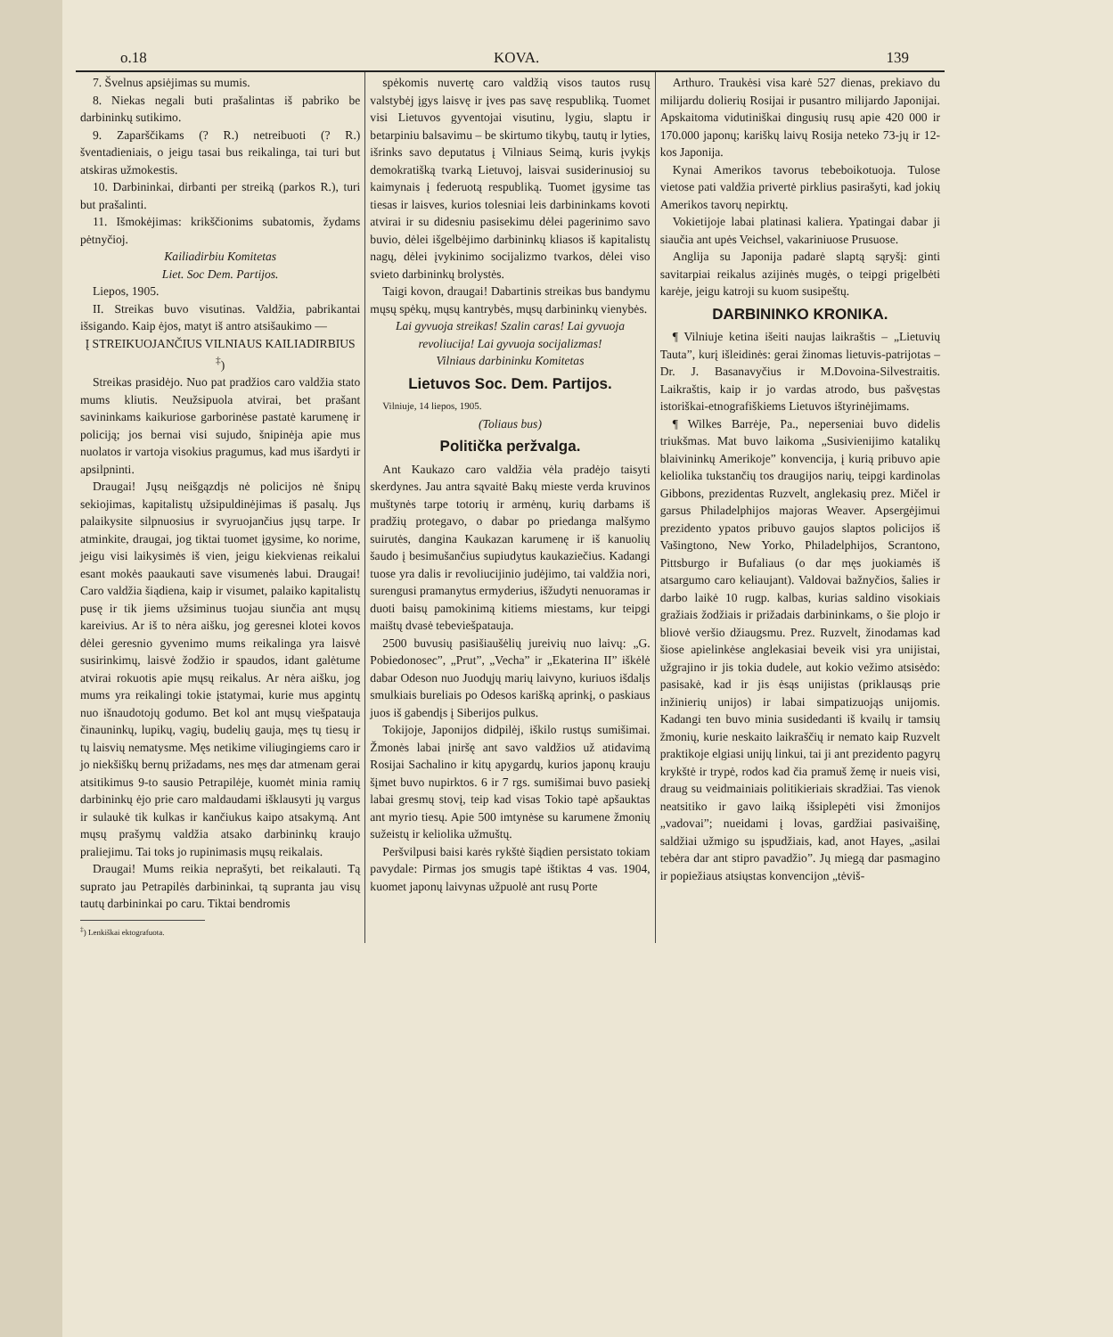o.18 KOVA. 139
7. Švelnus apsiėjimas su mumis.
8. Niekas negali buti prašalintas iš pabriko be darbininkų sutikimo.
9. Zaparščikams (? R.) netreibuoti (? R.) šventadieniais, o jeigu tasai bus reikalinga, tai turi but atskiras užmokestis.
10. Darbininkai, dirbanti per streiką (parkos R.), turi but prašalinti.
11. Išmokėjimas: krikščionims subatomis, žydams pėtnyčioj.
Kailiadirbiu Komitetas
Liet. Soc Dem. Partijos.
Liepos, 1905.
II. Streikas buvo visutinas. Valdžia, pabrikantai išsigando. Kaip ėjos, matyt iš antro atsišaukimo —
Į STREIKUOJANČIUS VILNIAUS KAILIADIRBIUS <sup>‡</sup>)
Streikas prasidėjo. Nuo pat pradžios caro valdžia stato mums kliutis. Neužsipuola atvirai, bet prašant savininkams kaikuriose garborinėse pastatė karumenę ir policiją; jos bernai visi sujudo, šnipinėja apie mus nuolatos ir vartoja visokius pragumus, kad mus išardyti ir apsilpninti.
Draugai! Jųsų neišgązdįs nė policijos nė šnipų sekiojimas, kapitalistų užsipuldinėjimas iš pasalų. Jųs palaikysite silpnuosius ir svyruojančius jųsų tarpe. Ir atminkite, draugai, jog tiktai tuomet įgysime, ko norime, jeigu visi laikysimės iš vien, jeigu kiekvienas reikalui esant mokės paaukauti save visumenės labui. Draugai! Caro valdžia šiądiena, kaip ir visumet, palaiko kapitalistų pusę ir tik jiems užsiminus tuojau siunčia ant mųsų kareivius. Ar iš to nėra aišku, jog geresnei klotei kovos dėlei geresnio gyvenimo mums reikalinga yra laisvė susirinkimų, laisvė žodžio ir spaudos, idant galėtume atvirai rokuotis apie mųsų reikalus. Ar nėra aišku, jog mums yra reikalingi tokie įstatymai, kurie mus apgintų nuo išnaudotojų godumo. Bet kol ant mųsų viešpatauja činauninkų, lupikų, vagių, budelių gauja, męs tų tiesų ir tų laisvių nematysme. Męs netikime viliugingiems caro ir jo niekšiškų bernų prižadams, nes męs dar atmenam gerai atsitikimus 9-to sausio Petrapilėje, kuomėt minia ramių darbininkų ėjo prie caro maldaudami išklausyti jų vargus ir sulaukė tik kulkas ir kančiukus kaipo atsakymą. Ant mųsų prašymų valdžia atsako darbininkų kraujo praliejimu. Tai toks jo rupinimasis mųsų reikalais.
Draugai! Mums reikia neprašyti, bet reikalauti. Tą suprato jau Petrapilės darbininkai, tą supranta jau visų tautų darbininkai po caru. Tiktai bendromis
<sup>‡</sup>) Lenkiškai ektografuota.
spėkomis nuvertę caro valdžią visos tautos rusų valstybėj įgys laisvę ir įves pas savę respubliką. Tuomet visi Lietuvos gyventojai visutinu, lygiu, slaptu ir betarpiniu balsavimu – be skirtumo tikybų, tautų ir lyties, išrinks savo deputatus į Vilniaus Seimą, kuris įvykįs demokratišką tvarką Lietuvoj, laisvai susiderinusioj su kaimynais į federuotą respubliką. Tuomet įgysime tas tiesas ir laisves, kurios tolesniai leis darbininkams kovoti atvirai ir su didesniu pasisekimu dėlei pagerinimo savo buvio, dėlei išgelbėjimo darbininkų kliasos iš kapitalistų nagų, dėlei įvykinimo socijalizmo tvarkos, dėlei viso svieto darbininkų brolystės.
Taigi kovon, draugai! Dabartinis streikas bus bandymu mųsų spėkų, mųsų kantrybės, mųsų darbininkų vienybės.
Lai gyvuoja streikas! Szalin caras! Lai gyvuoja revoliucija! Lai gyvuoja socijalizmas!
Vilniaus darbininku Komitetas
Lietuvos Soc. Dem. Partijos.
Vilniuje, 14 liepos, 1905.
(Toliaus bus)
Politička peržvalga.
Ant Kaukazo caro valdžia vėla pradėjo taisyti skerdynes. Jau antra sąvaitė Bakų mieste verda kruvinos muštynės tarpe totorių ir armėnų, kurių darbams iš pradžių protegavo, o dabar po priedanga malšymo suirutės, dangina Kaukazan karumenę ir iš kanuolių šaudo į besimušančius supiudytus kaukaziečius. Kadangi tuose yra dalis ir revoliucijinio judėjimo, tai valdžia nori, surengusi pramanytus ermyderius, išžudyti nenuoramas ir duoti baisų pamokinimą kitiems miestams, kur teipgi maištų dvasė tebeviešpatauja.
2500 buvusių pasišiaušėlių jureivių nuo laivų: „G. Pobiedonosec”, „Prut”, „Vecha” ir „Ekaterina II” iškėlė dabar Odeson nuo Juodųjų marių laivyno, kuriuos išdalįs smulkiais bureliais po Odesos karišką aprinkį, o paskiaus juos iš gabendįs į Siberijos pulkus.
Tokijoje, Japonijos didpilėj, iškilo rustųs sumišimai. Žmonės labai įniršę ant savo valdžios už atidavimą Rosijai Sachalino ir kitų apygardų, kurios japonų krauju šįmet buvo nupirktos. 6 ir 7 rgs. sumišimai buvo pasiekį labai gresmų stovį, teip kad visas Tokio tapė apšauktas ant myrio tiesų. Apie 500 imtynėse su karumene žmonių sužeistų ir keliolika užmuštų.
Peršvilpusi baisi karės rykštė šiądien persistato tokiam pavydale: Pirmas jos smugis tapė ištiktas 4 vas. 1904, kuomet japonų laivynas užpuolė ant rusų Porte
Arthuro. Traukėsi visa karė 527 dienas, prekiavo du milijardu dolierių Rosijai ir pusantro milijardo Japonijai. Apskaitoma vidutiniškai dingusių rusų apie 420 000 ir 170.000 japonų; kariškų laivų Rosija neteko 73-jų ir 12-kos Japonija.
Kynai Amerikos tavorus tebeboikotuoja. Tulose vietose pati valdžia privertė pirklius pasirašyti, kad jokių Amerikos tavorų nepirktų.
Vokietijoje labai platinasi kaliera. Ypatingai dabar ji siaučia ant upės Veichsel, vakariniuose Prusuose.
Anglija su Japonija padarė slaptą sąryšį: ginti savitarpiai reikalus azijinės mugės, o teipgi prigelbėti karėje, jeigu katroji su kuom susipeštų.
DARBININKO KRONIKA.
¶ Vilniuje ketina išeiti naujas laikraštis – „Lietuvių Tauta”, kurį išleidinės: gerai žinomas lietuvis-patrijotas – Dr. J. Basanavyčius ir M.Dovoina-Silvestraitis. Laikraštis, kaip ir jo vardas atrodo, bus pašvęstas istoriškai-etnografiškiems Lietuvos ištyrinėjimams.
¶ Wilkes Barrėje, Pa., neperseniai buvo didelis triukšmas. Mat buvo laikoma „Susivienijimo katalikų blaivininkų Amerikoje” konvencija, į kurią pribuvo apie keliolika tukstančių tos draugijos narių, teipgi kardinolas Gibbons, prezidentas Ruzvelt, anglekasių prez. Mičel ir garsus Philadelphijos majoras Weaver. Apsergėjimui prezidento ypatos pribuvo gaujos slaptos policijos iš Vašingtono, New Yorko, Philadelphijos, Scrantono, Pittsburgo ir Bufaliaus (o dar męs juokiamės iš atsargumo caro keliaujant). Valdovai bažnyčios, šalies ir darbo laikė 10 rugp. kalbas, kurias saldino visokiais gražiais žodžiais ir prižadais darbininkams, o šie plojo ir bliovė veršio džiaugsmu. Prez. Ruzvelt, žinodamas kad šiose apielinkėse anglekasiai beveik visi yra unijistai, užgrajino ir jis tokia dudele, aut kokio vežimo atsisėdo: pasisakė, kad ir jis ėsąs unijistas (priklausąs prie inžinierių unijos) ir labai simpatizuojąs unijomis. Kadangi ten buvo minia susidedanti iš kvailų ir tamsių žmonių, kurie neskaito laikraščių ir nemato kaip Ruzvelt praktikoje elgiasi unijų linkui, tai ji ant prezidento pagyrų krykštė ir trypė, rodos kad čia pramuš žemę ir nueis visi, draug su veidmainiais politikieriais skradžiai. Tas vienok neatsitiko ir gavo laiką išsiplepėti visi žmonijos „vadovai”; nueidami į lovas, gardžiai pasivaišinę, saldžiai užmigo su įspudžiais, kad, anot Hayes, „asilai tebėra dar ant stipro pavadžio”. Jų miegą dar pasmagino ir popiežiaus atsiųstas konvencijon „tėviš-